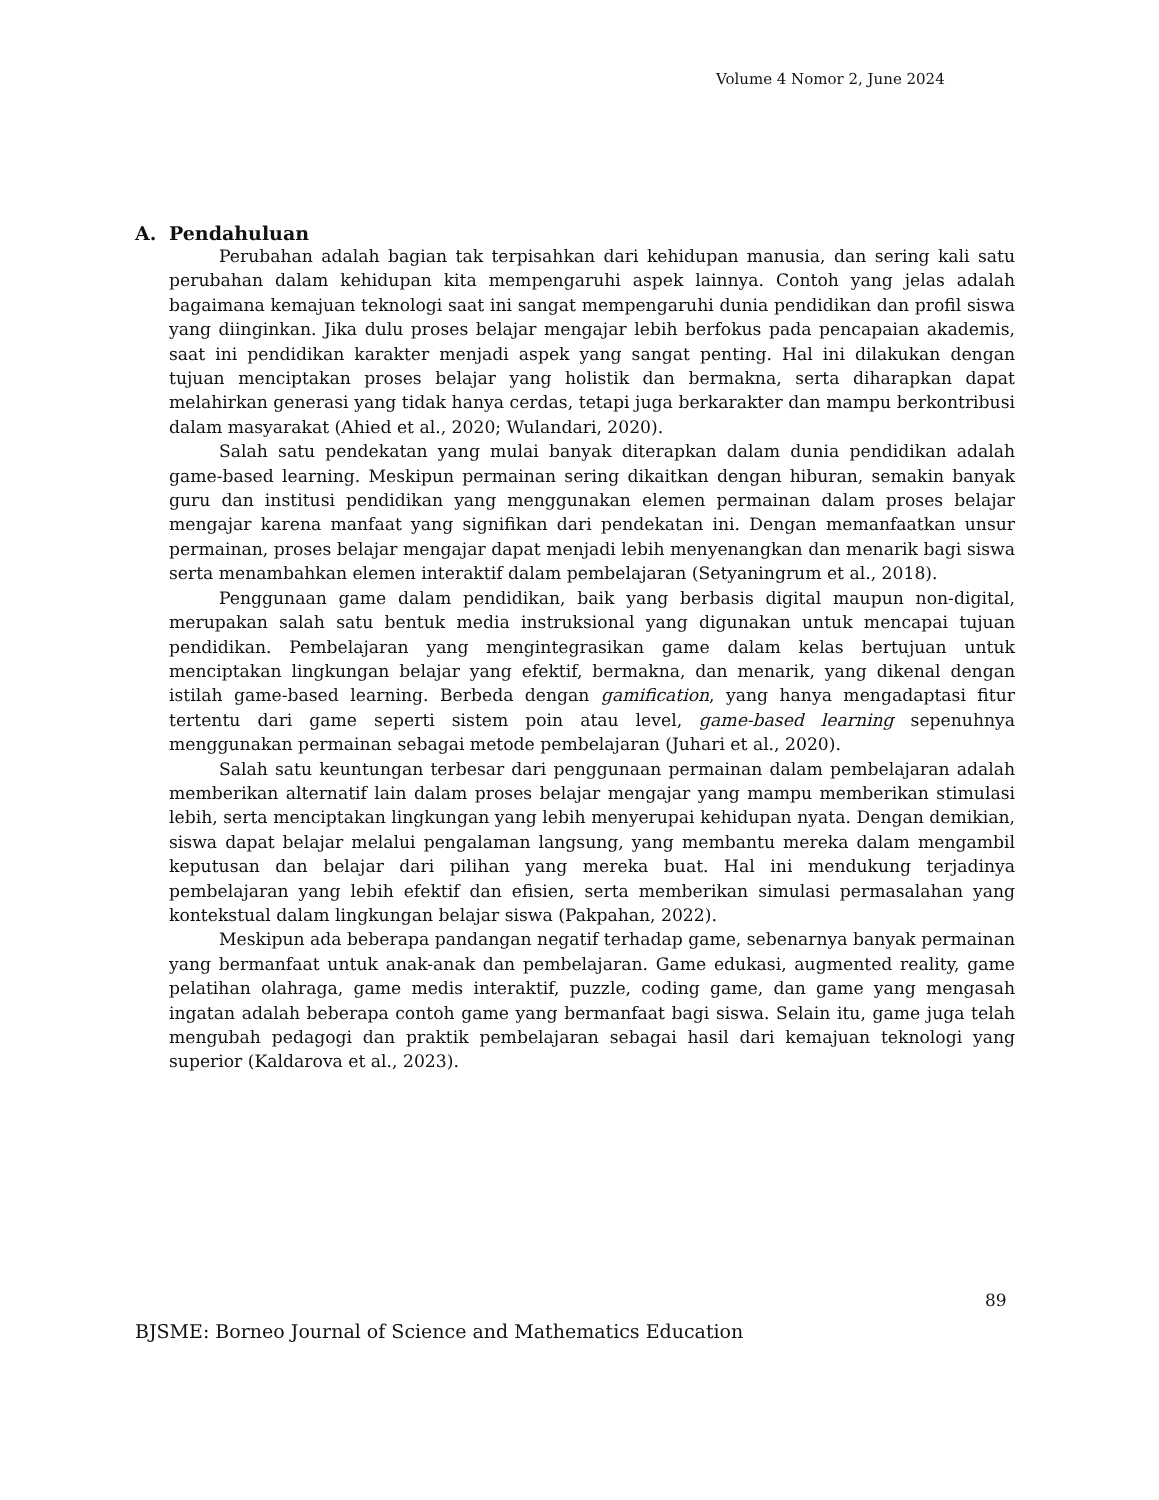Volume 4 Nomor 2, June 2024
A. Pendahuluan
Perubahan adalah bagian tak terpisahkan dari kehidupan manusia, dan sering kali satu perubahan dalam kehidupan kita mempengaruhi aspek lainnya. Contoh yang jelas adalah bagaimana kemajuan teknologi saat ini sangat mempengaruhi dunia pendidikan dan profil siswa yang diinginkan. Jika dulu proses belajar mengajar lebih berfokus pada pencapaian akademis, saat ini pendidikan karakter menjadi aspek yang sangat penting. Hal ini dilakukan dengan tujuan menciptakan proses belajar yang holistik dan bermakna, serta diharapkan dapat melahirkan generasi yang tidak hanya cerdas, tetapi juga berkarakter dan mampu berkontribusi dalam masyarakat (Ahied et al., 2020; Wulandari, 2020).
Salah satu pendekatan yang mulai banyak diterapkan dalam dunia pendidikan adalah game-based learning. Meskipun permainan sering dikaitkan dengan hiburan, semakin banyak guru dan institusi pendidikan yang menggunakan elemen permainan dalam proses belajar mengajar karena manfaat yang signifikan dari pendekatan ini. Dengan memanfaatkan unsur permainan, proses belajar mengajar dapat menjadi lebih menyenangkan dan menarik bagi siswa serta menambahkan elemen interaktif dalam pembelajaran (Setyaningrum et al., 2018).
Penggunaan game dalam pendidikan, baik yang berbasis digital maupun non-digital, merupakan salah satu bentuk media instruksional yang digunakan untuk mencapai tujuan pendidikan. Pembelajaran yang mengintegrasikan game dalam kelas bertujuan untuk menciptakan lingkungan belajar yang efektif, bermakna, dan menarik, yang dikenal dengan istilah game-based learning. Berbeda dengan gamification, yang hanya mengadaptasi fitur tertentu dari game seperti sistem poin atau level, game-based learning sepenuhnya menggunakan permainan sebagai metode pembelajaran (Juhari et al., 2020).
Salah satu keuntungan terbesar dari penggunaan permainan dalam pembelajaran adalah memberikan alternatif lain dalam proses belajar mengajar yang mampu memberikan stimulasi lebih, serta menciptakan lingkungan yang lebih menyerupai kehidupan nyata. Dengan demikian, siswa dapat belajar melalui pengalaman langsung, yang membantu mereka dalam mengambil keputusan dan belajar dari pilihan yang mereka buat. Hal ini mendukung terjadinya pembelajaran yang lebih efektif dan efisien, serta memberikan simulasi permasalahan yang kontekstual dalam lingkungan belajar siswa (Pakpahan, 2022).
Meskipun ada beberapa pandangan negatif terhadap game, sebenarnya banyak permainan yang bermanfaat untuk anak-anak dan pembelajaran. Game edukasi, augmented reality, game pelatihan olahraga, game medis interaktif, puzzle, coding game, dan game yang mengasah ingatan adalah beberapa contoh game yang bermanfaat bagi siswa. Selain itu, game juga telah mengubah pedagogi dan praktik pembelajaran sebagai hasil dari kemajuan teknologi yang superior (Kaldarova et al., 2023).
89
BJSME: Borneo Journal of Science and Mathematics Education